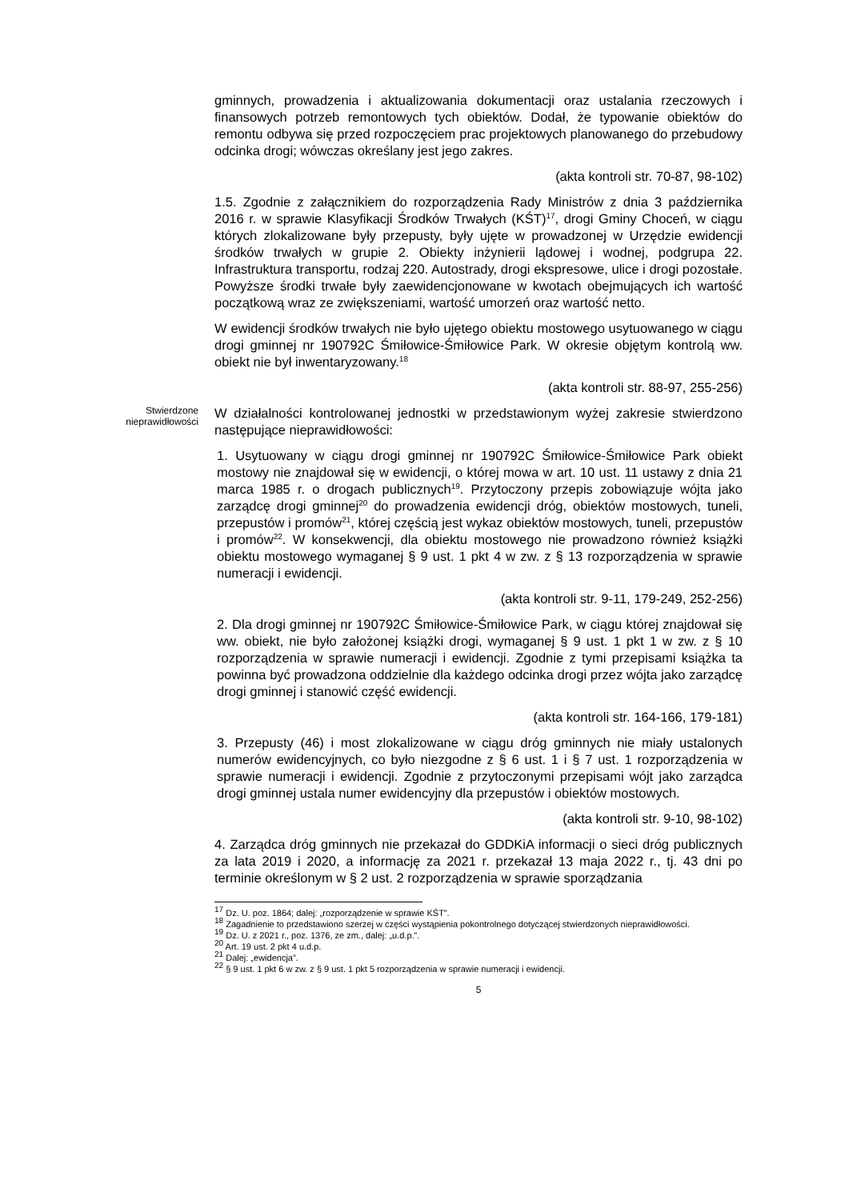gminnych, prowadzenia i aktualizowania dokumentacji oraz ustalania rzeczowych i finansowych potrzeb remontowych tych obiektów. Dodał, że typowanie obiektów do remontu odbywa się przed rozpoczęciem prac projektowych planowanego do przebudowy odcinka drogi; wówczas określany jest jego zakres.
(akta kontroli str. 70-87, 98-102)
1.5. Zgodnie z załącznikiem do rozporządzenia Rady Ministrów z dnia 3 października 2016 r. w sprawie Klasyfikacji Środków Trwałych (KŚT)<sup>17</sup>, drogi Gminy Choceń, w ciągu których zlokalizowane były przepusty, były ujęte w prowadzonej w Urzędzie ewidencji środków trwałych w grupie 2. Obiekty inżynierii lądowej i wodnej, podgrupa 22. Infrastruktura transportu, rodzaj 220. Autostrady, drogi ekspresowe, ulice i drogi pozostałe. Powyższe środki trwałe były zaewidencjonowane w kwotach obejmujących ich wartość początkową wraz ze zwiększeniami, wartość umorzeń oraz wartość netto.
W ewidencji środków trwałych nie było ujętego obiektu mostowego usytuowanego w ciągu drogi gminnej nr 190792C Śmiłowice-Śmiłowice Park. W okresie objętym kontrolą ww. obiekt nie był inwentaryzowany.<sup>18</sup>
(akta kontroli str. 88-97, 255-256)
Stwierdzone
nieprawidłowości
W działalności kontrolowanej jednostki w przedstawionym wyżej zakresie stwierdzono następujące nieprawidłowości:
1. Usytuowany w ciągu drogi gminnej nr 190792C Śmiłowice-Śmiłowice Park obiekt mostowy nie znajdował się w ewidencji, o której mowa w art. 10 ust. 11 ustawy z dnia 21 marca 1985 r. o drogach publicznych<sup>19</sup>. Przytoczony przepis zobowiązuje wójta jako zarządcę drogi gminnej<sup>20</sup> do prowadzenia ewidencji dróg, obiektów mostowych, tuneli, przepustów i promów<sup>21</sup>, której częścią jest wykaz obiektów mostowych, tuneli, przepustów i promów<sup>22</sup>. W konsekwencji, dla obiektu mostowego nie prowadzono również książki obiektu mostowego wymaganej § 9 ust. 1 pkt 4 w zw. z § 13 rozporządzenia w sprawie numeracji i ewidencji.
(akta kontroli str. 9-11, 179-249, 252-256)
2. Dla drogi gminnej nr 190792C Śmiłowice-Śmiłowice Park, w ciągu której znajdował się ww. obiekt, nie było założonej książki drogi, wymaganej § 9 ust. 1 pkt 1 w zw. z § 10 rozporządzenia w sprawie numeracji i ewidencji. Zgodnie z tymi przepisami książka ta powinna być prowadzona oddzielnie dla każdego odcinka drogi przez wójta jako zarządcę drogi gminnej i stanowić część ewidencji.
(akta kontroli str. 164-166, 179-181)
3. Przepusty (46) i most zlokalizowane w ciągu dróg gminnych nie miały ustalonych numerów ewidencyjnych, co było niezgodne z § 6 ust. 1 i § 7 ust. 1 rozporządzenia w sprawie numeracji i ewidencji. Zgodnie z przytoczonymi przepisami wójt jako zarządca drogi gminnej ustala numer ewidencyjny dla przepustów i obiektów mostowych.
(akta kontroli str. 9-10, 98-102)
4. Zarządca dróg gminnych nie przekazał do GDDKiA informacji o sieci dróg publicznych za lata 2019 i 2020, a informację za 2021 r. przekazał 13 maja 2022 r., tj. 43 dni po terminie określonym w § 2 ust. 2 rozporządzenia w sprawie sporządzania
<sup>17</sup> Dz. U. poz. 1864; dalej: „rozporządzenie w sprawie KŚT”.
<sup>18</sup> Zagadnienie to przedstawiono szerzej w części wystąpienia pokontrolnego dotyczącej stwierdzonych nieprawidłowości.
<sup>19</sup> Dz. U. z 2021 r., poz. 1376, ze zm., dalej: „u.d.p.”.
<sup>20</sup> Art. 19 ust. 2 pkt 4 u.d.p.
<sup>21</sup> Dalej: „ewidencja”.
<sup>22</sup> § 9 ust. 1 pkt 6 w zw. z § 9 ust. 1 pkt 5 rozporządzenia w sprawie numeracji i ewidencji.
5